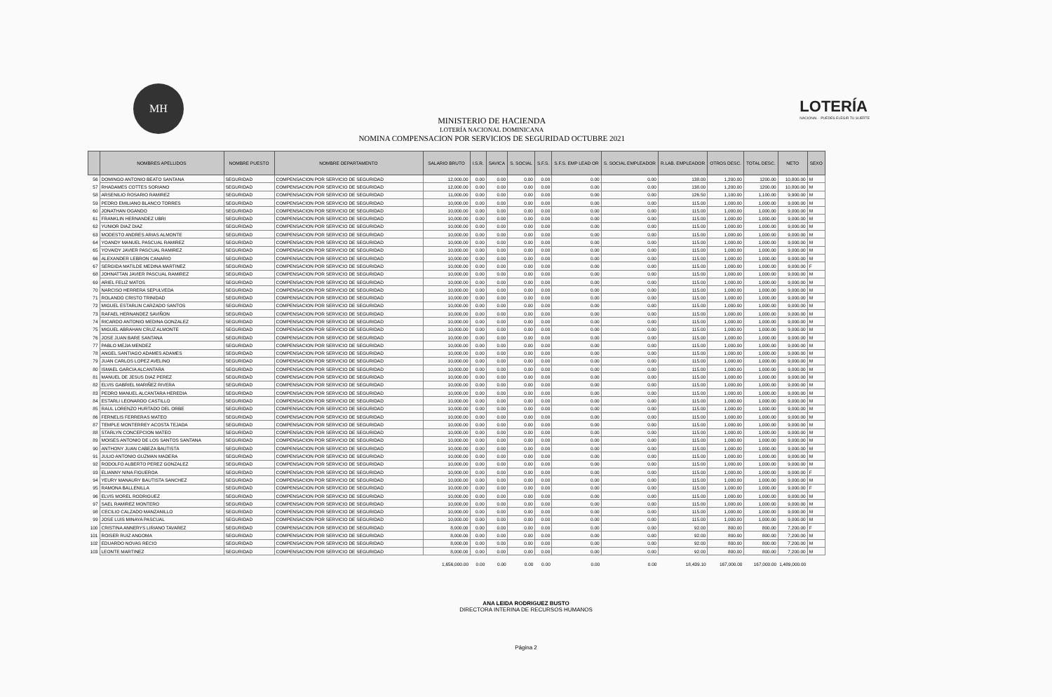MH
MINISTERIO DE HACIENDA
LOTERÍA NACIONAL DOMINICANA
NOMINA COMPENSACION POR SERVICIOS DE SEGURIDAD OCTUBRE 2021
LOTERÍA
NACIONAL · PUEDES ELEGIR TU SUERTE
| | NOMBRES APELLIDOS | NOMBRE PUESTO | NOMBRE DEPARTAMENTO | SALARIO BRUTO | I.S.R. | SAVICA | S. SOCIAL | S.F.S. | S.F.S. EMP LEAD OR | S. SOCIAL EMPLEADOR | R.LAB. EMPLEADOR | OTROS DESC. | TOTAL DESC. | NETO | SEXO |
| --- | --- | --- | --- | --- | --- | --- | --- | --- | --- | --- | --- | --- | --- | --- | --- |
| 56 | DOMINGO ANTONIO BEATO SANTANA | SEGURIDAD | COMPENSACION POR SERVICIO DE SEGURIDAD | 12,000.00 | 0.00 | 0.00 | 0.00 | 0.00 | 0.00 | 0.00 | 138.00 | 1,200.00 | 1200.00 | 10,800.00 | M |
| 57 | RHADAMES COTTES SORIANO | SEGURIDAD | COMPENSACION POR SERVICIO DE SEGURIDAD | 12,000.00 | 0.00 | 0.00 | 0.00 | 0.00 | 0.00 | 0.00 | 138.00 | 1,200.00 | 1200.00 | 10,800.00 | M |
| 58 | ARSENILIO ROSARIO RAMIREZ | SEGURIDAD | COMPENSACION POR SERVICIO DE SEGURIDAD | 11,000.00 | 0.00 | 0.00 | 0.00 | 0.00 | 0.00 | 0.00 | 126.50 | 1,100.00 | 1,100.00 | 9,900.00 | M |
| 59 | PEDRO EMILIANO BLANCO TORRES | SEGURIDAD | COMPENSACION POR SERVICIO DE SEGURIDAD | 10,000.00 | 0.00 | 0.00 | 0.00 | 0.00 | 0.00 | 0.00 | 115.00 | 1,000.00 | 1,000.00 | 9,000.00 | M |
| 60 | JONATHAN OGANDO | SEGURIDAD | COMPENSACION POR SERVICIO DE SEGURIDAD | 10,000.00 | 0.00 | 0.00 | 0.00 | 0.00 | 0.00 | 0.00 | 115.00 | 1,000.00 | 1,000.00 | 9,000.00 | M |
| 61 | FRANKLIN HERNANDEZ UBRI | SEGURIDAD | COMPENSACION POR SERVICIO DE SEGURIDAD | 10,000.00 | 0.00 | 0.00 | 0.00 | 0.00 | 0.00 | 0.00 | 115.00 | 1,000.00 | 1,000.00 | 9,000.00 | M |
| 62 | YUNIOR DIAZ DIAZ | SEGURIDAD | COMPENSACION POR SERVICIO DE SEGURIDAD | 10,000.00 | 0.00 | 0.00 | 0.00 | 0.00 | 0.00 | 0.00 | 115.00 | 1,000.00 | 1,000.00 | 9,000.00 | M |
| 63 | MODESTO ANDRES ARIAS ALMONTE | SEGURIDAD | COMPENSACION POR SERVICIO DE SEGURIDAD | 10,000.00 | 0.00 | 0.00 | 0.00 | 0.00 | 0.00 | 0.00 | 115.00 | 1,000.00 | 1,000.00 | 9,000.00 | M |
| 64 | YOANDY MANUEL PASCUAL RAMIREZ | SEGURIDAD | COMPENSACION POR SERVICIO DE SEGURIDAD | 10,000.00 | 0.00 | 0.00 | 0.00 | 0.00 | 0.00 | 0.00 | 115.00 | 1,000.00 | 1,000.00 | 9,000.00 | M |
| 65 | YOVAIDY JAVIER PASCUAL RAMIREZ | SEGURIDAD | COMPENSACION POR SERVICIO DE SEGURIDAD | 10,000.00 | 0.00 | 0.00 | 0.00 | 0.00 | 0.00 | 0.00 | 115.00 | 1,000.00 | 1,000.00 | 9,000.00 | M |
| 66 | ALEXANDER LEBRON CANARIO | SEGURIDAD | COMPENSACION POR SERVICIO DE SEGURIDAD | 10,000.00 | 0.00 | 0.00 | 0.00 | 0.00 | 0.00 | 0.00 | 115.00 | 1,000.00 | 1,000.00 | 9,000.00 | M |
| 67 | SERGIDA MATILDE MEDINA MARTINEZ | SEGURIDAD | COMPENSACION POR SERVICIO DE SEGURIDAD | 10,000.00 | 0.00 | 0.00 | 0.00 | 0.00 | 0.00 | 0.00 | 115.00 | 1,000.00 | 1,000.00 | 9,000.00 | F |
| 68 | JOHNATTAN JAVIER PASCUAL RAMIREZ | SEGURIDAD | COMPENSACION POR SERVICIO DE SEGURIDAD | 10,000.00 | 0.00 | 0.00 | 0.00 | 0.00 | 0.00 | 0.00 | 115.00 | 1,000.00 | 1,000.00 | 9,000.00 | M |
| 69 | ARIEL FELIZ MATOS | SEGURIDAD | COMPENSACION POR SERVICIO DE SEGURIDAD | 10,000.00 | 0.00 | 0.00 | 0.00 | 0.00 | 0.00 | 0.00 | 115.00 | 1,000.00 | 1,000.00 | 9,000.00 | M |
| 70 | NARCISO HERRERA SEPULVEDA | SEGURIDAD | COMPENSACION POR SERVICIO DE SEGURIDAD | 10,000.00 | 0.00 | 0.00 | 0.00 | 0.00 | 0.00 | 0.00 | 115.00 | 1,000.00 | 1,000.00 | 9,000.00 | M |
| 71 | ROLANDO CRISTO TRINIDAD | SEGURIDAD | COMPENSACION POR SERVICIO DE SEGURIDAD | 10,000.00 | 0.00 | 0.00 | 0.00 | 0.00 | 0.00 | 0.00 | 115.00 | 1,000.00 | 1,000.00 | 9,000.00 | M |
| 72 | MIGUEL ESTARLIN CARZADO SANTOS | SEGURIDAD | COMPENSACION POR SERVICIO DE SEGURIDAD | 10,000.00 | 0.00 | 0.00 | 0.00 | 0.00 | 0.00 | 0.00 | 115.00 | 1,000.00 | 1,000.00 | 9,000.00 | M |
| 73 | RAFAEL HERNANDEZ SAVIÑON | SEGURIDAD | COMPENSACION POR SERVICIO DE SEGURIDAD | 10,000.00 | 0.00 | 0.00 | 0.00 | 0.00 | 0.00 | 0.00 | 115.00 | 1,000.00 | 1,000.00 | 9,000.00 | M |
| 74 | RICARDO ANTONIO MEDINA GONZALEZ | SEGURIDAD | COMPENSACION POR SERVICIO DE SEGURIDAD | 10,000.00 | 0.00 | 0.00 | 0.00 | 0.00 | 0.00 | 0.00 | 115.00 | 1,000.00 | 1,000.00 | 9,000.00 | M |
| 75 | MIGUEL ABRAHAN CRUZ ALMONTE | SEGURIDAD | COMPENSACION POR SERVICIO DE SEGURIDAD | 10,000.00 | 0.00 | 0.00 | 0.00 | 0.00 | 0.00 | 0.00 | 115.00 | 1,000.00 | 1,000.00 | 9,000.00 | M |
| 76 | JOSE JUAN BARE SANTANA | SEGURIDAD | COMPENSACION POR SERVICIO DE SEGURIDAD | 10,000.00 | 0.00 | 0.00 | 0.00 | 0.00 | 0.00 | 0.00 | 115.00 | 1,000.00 | 1,000.00 | 9,000.00 | M |
| 77 | PABLO MEJIA MENDEZ | SEGURIDAD | COMPENSACION POR SERVICIO DE SEGURIDAD | 10,000.00 | 0.00 | 0.00 | 0.00 | 0.00 | 0.00 | 0.00 | 115.00 | 1,000.00 | 1,000.00 | 9,000.00 | M |
| 78 | ANGEL SANTIAGO ADAMES ADAMES | SEGURIDAD | COMPENSACION POR SERVICIO DE SEGURIDAD | 10,000.00 | 0.00 | 0.00 | 0.00 | 0.00 | 0.00 | 0.00 | 115.00 | 1,000.00 | 1,000.00 | 9,000.00 | M |
| 79 | JUAN CARLOS LOPEZ AVELINO | SEGURIDAD | COMPENSACION POR SERVICIO DE SEGURIDAD | 10,000.00 | 0.00 | 0.00 | 0.00 | 0.00 | 0.00 | 0.00 | 115.00 | 1,000.00 | 1,000.00 | 9,000.00 | M |
| 80 | ISMAEL GARCIA ALCANTARA | SEGURIDAD | COMPENSACION POR SERVICIO DE SEGURIDAD | 10,000.00 | 0.00 | 0.00 | 0.00 | 0.00 | 0.00 | 0.00 | 115.00 | 1,000.00 | 1,000.00 | 9,000.00 | M |
| 81 | MANUEL DE JESUS DIAZ PEREZ | SEGURIDAD | COMPENSACION POR SERVICIO DE SEGURIDAD | 10,000.00 | 0.00 | 0.00 | 0.00 | 0.00 | 0.00 | 0.00 | 115.00 | 1,000.00 | 1,000.00 | 9,000.00 | M |
| 82 | ELVIS GABRIEL MARIÑEZ RIVERA | SEGURIDAD | COMPENSACION POR SERVICIO DE SEGURIDAD | 10,000.00 | 0.00 | 0.00 | 0.00 | 0.00 | 0.00 | 0.00 | 115.00 | 1,000.00 | 1,000.00 | 9,000.00 | M |
| 83 | PEDRO MANUEL ALCANTARA HEREDIA | SEGURIDAD | COMPENSACION POR SERVICIO DE SEGURIDAD | 10,000.00 | 0.00 | 0.00 | 0.00 | 0.00 | 0.00 | 0.00 | 115.00 | 1,000.00 | 1,000.00 | 9,000.00 | M |
| 84 | ESTARLI LEONARDO CASTILLO | SEGURIDAD | COMPENSACION POR SERVICIO DE SEGURIDAD | 10,000.00 | 0.00 | 0.00 | 0.00 | 0.00 | 0.00 | 0.00 | 115.00 | 1,000.00 | 1,000.00 | 9,000.00 | M |
| 85 | RAUL LORENZO HURTADO DEL ORBE | SEGURIDAD | COMPENSACION POR SERVICIO DE SEGURIDAD | 10,000.00 | 0.00 | 0.00 | 0.00 | 0.00 | 0.00 | 0.00 | 115.00 | 1,000.00 | 1,000.00 | 9,000.00 | M |
| 86 | FERNELIS FERRERAS MATEO | SEGURIDAD | COMPENSACION POR SERVICIO DE SEGURIDAD | 10,000.00 | 0.00 | 0.00 | 0.00 | 0.00 | 0.00 | 0.00 | 115.00 | 1,000.00 | 1,000.00 | 9,000.00 | M |
| 87 | TEMPLE MONTERREY ACOSTA TEJADA | SEGURIDAD | COMPENSACION POR SERVICIO DE SEGURIDAD | 10,000.00 | 0.00 | 0.00 | 0.00 | 0.00 | 0.00 | 0.00 | 115.00 | 1,000.00 | 1,000.00 | 9,000.00 | M |
| 88 | STARLYN CONCEPCION MATEO | SEGURIDAD | COMPENSACION POR SERVICIO DE SEGURIDAD | 10,000.00 | 0.00 | 0.00 | 0.00 | 0.00 | 0.00 | 0.00 | 115.00 | 1,000.00 | 1,000.00 | 9,000.00 | M |
| 89 | MOISES ANTONIO DE LOS SANTOS SANTANA | SEGURIDAD | COMPENSACION POR SERVICIO DE SEGURIDAD | 10,000.00 | 0.00 | 0.00 | 0.00 | 0.00 | 0.00 | 0.00 | 115.00 | 1,000.00 | 1,000.00 | 9,000.00 | M |
| 90 | ANTHONY JUAN CABEZA BAUTISTA | SEGURIDAD | COMPENSACION POR SERVICIO DE SEGURIDAD | 10,000.00 | 0.00 | 0.00 | 0.00 | 0.00 | 0.00 | 0.00 | 115.00 | 1,000.00 | 1,000.00 | 9,000.00 | M |
| 91 | JULIO ANTONIO GUZMAN MADERA | SEGURIDAD | COMPENSACION POR SERVICIO DE SEGURIDAD | 10,000.00 | 0.00 | 0.00 | 0.00 | 0.00 | 0.00 | 0.00 | 115.00 | 1,000.00 | 1,000.00 | 9,000.00 | M |
| 92 | RODOLFO ALBERTO PEREZ GONZALEZ | SEGURIDAD | COMPENSACION POR SERVICIO DE SEGURIDAD | 10,000.00 | 0.00 | 0.00 | 0.00 | 0.00 | 0.00 | 0.00 | 115.00 | 1,000.00 | 1,000.00 | 9,000.00 | M |
| 93 | ELIANNY NINA FIGUEROA | SEGURIDAD | COMPENSACION POR SERVICIO DE SEGURIDAD | 10,000.00 | 0.00 | 0.00 | 0.00 | 0.00 | 0.00 | 0.00 | 115.00 | 1,000.00 | 1,000.00 | 9,000.00 | F |
| 94 | YEURY MANAURY BAUTISTA SANCHEZ | SEGURIDAD | COMPENSACION POR SERVICIO DE SEGURIDAD | 10,000.00 | 0.00 | 0.00 | 0.00 | 0.00 | 0.00 | 0.00 | 115.00 | 1,000.00 | 1,000.00 | 9,000.00 | M |
| 95 | RAMONA BALLENILLA | SEGURIDAD | COMPENSACION POR SERVICIO DE SEGURIDAD | 10,000.00 | 0.00 | 0.00 | 0.00 | 0.00 | 0.00 | 0.00 | 115.00 | 1,000.00 | 1,000.00 | 9,000.00 | F |
| 96 | ELVIS MOREL RODRIGUEZ | SEGURIDAD | COMPENSACION POR SERVICIO DE SEGURIDAD | 10,000.00 | 0.00 | 0.00 | 0.00 | 0.00 | 0.00 | 0.00 | 115.00 | 1,000.00 | 1,000.00 | 9,000.00 | M |
| 97 | SAEL RAMIREZ MONTERO | SEGURIDAD | COMPENSACION POR SERVICIO DE SEGURIDAD | 10,000.00 | 0.00 | 0.00 | 0.00 | 0.00 | 0.00 | 0.00 | 115.00 | 1,000.00 | 1,000.00 | 9,000.00 | M |
| 98 | CECILIO CALZADO MANZANILLO | SEGURIDAD | COMPENSACION POR SERVICIO DE SEGURIDAD | 10,000.00 | 0.00 | 0.00 | 0.00 | 0.00 | 0.00 | 0.00 | 115.00 | 1,000.00 | 1,000.00 | 9,000.00 | M |
| 99 | JOSE LUIS MINAYA PASCUAL | SEGURIDAD | COMPENSACION POR SERVICIO DE SEGURIDAD | 10,000.00 | 0.00 | 0.00 | 0.00 | 0.00 | 0.00 | 0.00 | 115.00 | 1,000.00 | 1,000.00 | 9,000.00 | M |
| 100 | CRISTINA ANNERYS LIRIANO TAVAREZ | SEGURIDAD | COMPENSACION POR SERVICIO DE SEGURIDAD | 8,000.00 | 0.00 | 0.00 | 0.00 | 0.00 | 0.00 | 0.00 | 92.00 | 800.00 | 800.00 | 7,200.00 | F |
| 101 | ROISER RUIZ ANGOMA | SEGURIDAD | COMPENSACION POR SERVICIO DE SEGURIDAD | 8,000.00 | 0.00 | 0.00 | 0.00 | 0.00 | 0.00 | 0.00 | 92.00 | 800.00 | 800.00 | 7,200.00 | M |
| 102 | EDUARDO NOVAS RECIO | SEGURIDAD | COMPENSACION POR SERVICIO DE SEGURIDAD | 8,000.00 | 0.00 | 0.00 | 0.00 | 0.00 | 0.00 | 0.00 | 92.00 | 800.00 | 800.00 | 7,200.00 | M |
| 103 | LEONTE MARTINEZ | SEGURIDAD | COMPENSACION POR SERVICIO DE SEGURIDAD | 8,000.00 | 0.00 | 0.00 | 0.00 | 0.00 | 0.00 | 0.00 | 92.00 | 800.00 | 800.00 | 7,200.00 | M |
| | | | | 1,656,000.00 | 0.00 | 0.00 | 0.00 | 0.00 | 0.00 | 0.00 | 18,439.10 | 167,000.00 | 167,000.00 | 1,489,000.00 | |
ANA LEIDA RODRIGUEZ BUSTO
DIRECTORA INTERINA DE RECURSOS HUMANOS
Página 2